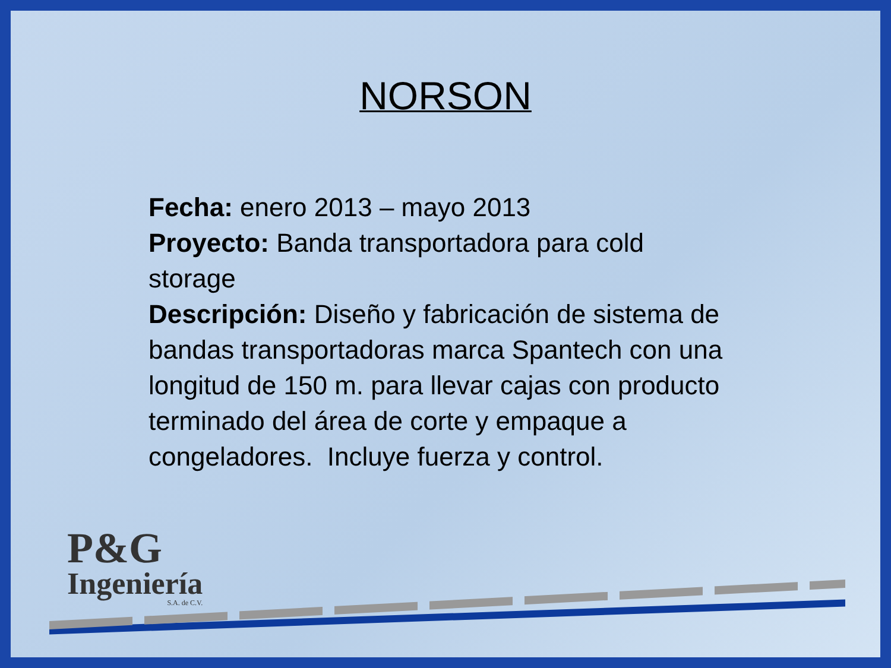NORSON
Fecha: enero 2013 – mayo 2013
Proyecto: Banda transportadora para cold
storage
Descripción: Diseño y fabricación de sistema de bandas transportadoras marca Spantech con una longitud de 150 m. para llevar cajas con producto terminado del área de corte y empaque a congeladores. Incluye fuerza y control.
P&G
Ingeniería
S.A. de C.V.